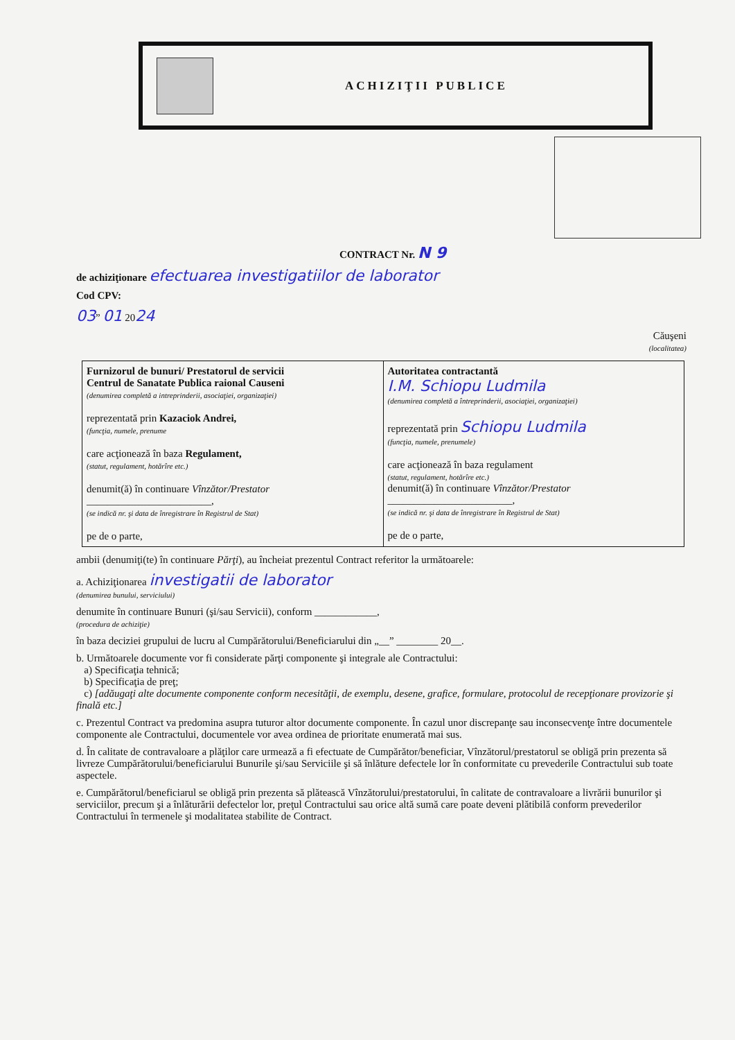ACHIZIŢII PUBLICE
CONTRACT Nr. N 9
de achiziţionare efectuarea investigatiilor de laborator
Cod CPV:
03” 01 2024
Căuşeni
(localitatea)
| Furnizorul de bunuri/ Prestatorul de servicii Centrul de Sanatate Publica raional Causeni (denumirea completă a intreprinderii, asociaţiei, organizaţiei) reprezentată prin Kazaciok Andrei, (funcţia, numele, prenume care acţionează în baza Regulament, (statut, regulament, hotărîre etc.) denumit(ă) în continuare Vînzător/Prestator ________________________, (se indică nr. şi data de înregistrare în Registrul de Stat) pe de o parte, | Autoritatea contractantă I.M. Schiopu Ludmila (denumirea completă a întreprinderii, asociaţiei, organizaţiei) reprezentată prin Schiopu Ludmila (funcţia, numele, prenumele) care acţionează în baza regulament (statut, regulament, hotărîre etc.) denumit(ă) în continuare Vînzător/Prestator ________________________, (se indică nr. şi data de înregistrare în Registrul de Stat) pe de o parte, |
ambii (denumiţi(te) în continuare Părţi), au încheiat prezentul Contract referitor la următoarele:
a. Achiziţionarea investigatii de laborator
(denumirea bunului, serviciului)
denumite în continuare Bunuri (şi/sau Servicii), conform ____________,
(procedura de achiziţie)
în baza deciziei grupului de lucru al Cumpărătorului/Beneficiarului din „__” ________ 20__.
b. Următoarele documente vor fi considerate părţi componente şi integrale ale Contractului:
a) Specificaţia tehnică;
b) Specificaţia de preţ;
c) [adăugaţi alte documente componente conform necesităţii, de exemplu, desene, grafice, formulare, protocolul de recepţionare provizorie şi finală etc.]
c. Prezentul Contract va predomina asupra tuturor altor documente componente. În cazul unor discrepanţe sau inconsecvenţe între documentele componente ale Contractului, documentele vor avea ordinea de prioritate enumerată mai sus.
d. În calitate de contravaloare a plăţilor care urmează a fi efectuate de Cumpărător/beneficiar, Vînzătorul/prestatorul se obligă prin prezenta să livreze Cumpărătorului/beneficiarului Bunurile şi/sau Serviciile şi să înlăture defectele lor în conformitate cu prevederile Contractului sub toate aspectele.
e. Cumpărătorul/beneficiarul se obligă prin prezenta să plătească Vînzătorului/prestatorului, în calitate de contravaloare a livrării bunurilor şi serviciilor, precum şi a înlăturării defectelor lor, preţul Contractului sau orice altă sumă care poate deveni plătibilă conform prevederilor Contractului în termenele şi modalitatea stabilite de Contract.